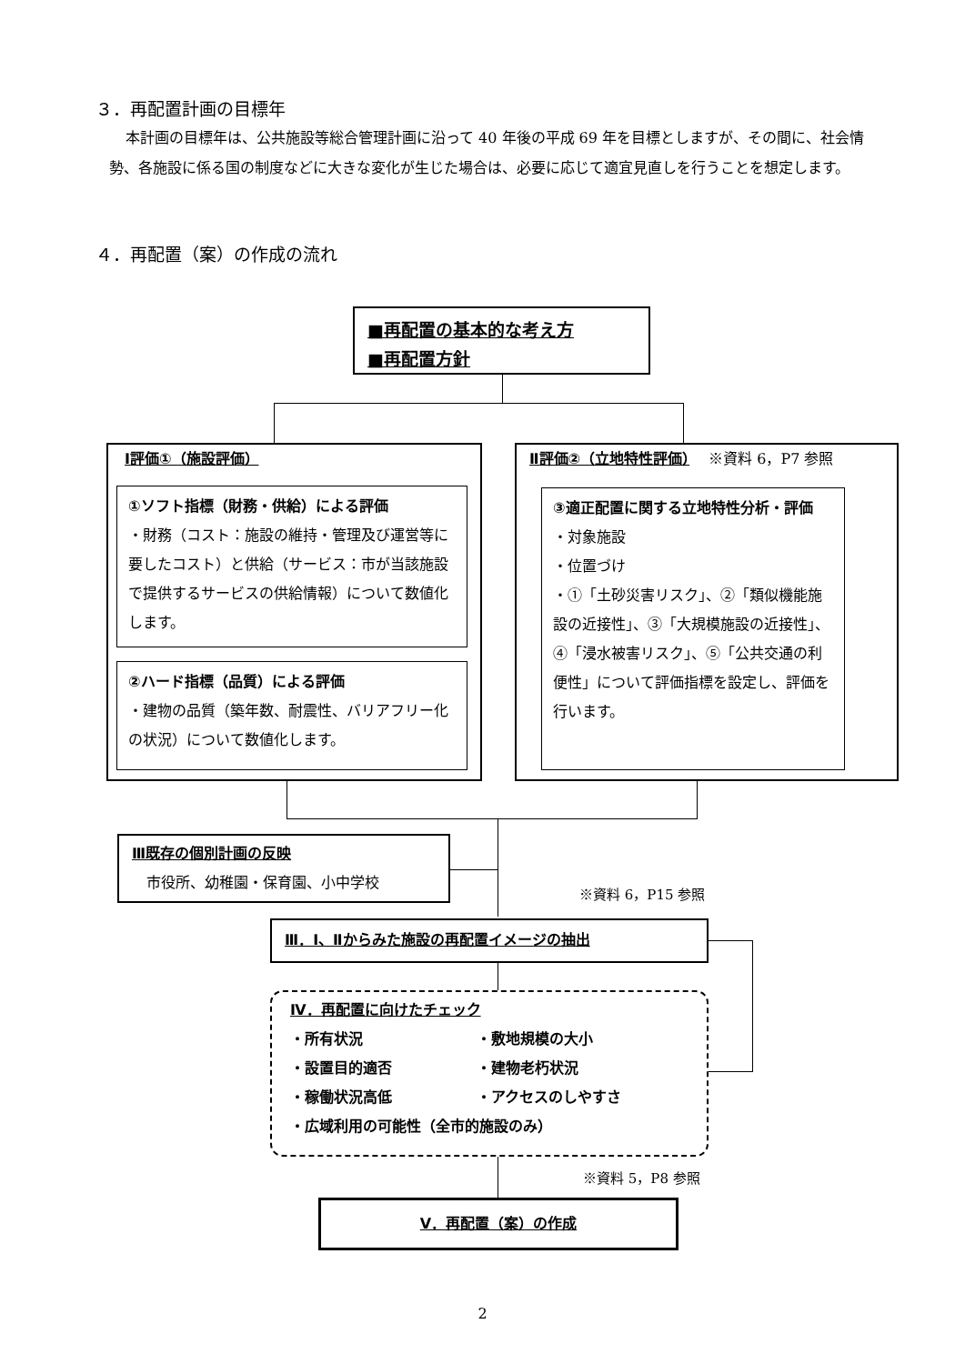３．再配置計画の目標年
本計画の目標年は、公共施設等総合管理計画に沿って 40 年後の平成 69 年を目標としますが、その間に、社会情勢、各施設に係る国の制度などに大きな変化が生じた場合は、必要に応じて適宜見直しを行うことを想定します。
４．再配置（案）の作成の流れ
■再配置の基本的な考え方
■再配置方針
Ⅰ評価①（施設評価）
①ソフト指標（財務・供給）による評価
・財務（コスト：施設の維持・管理及び運営等に要したコスト）と供給（サービス：市が当該施設で提供するサービスの供給情報）について数値化します。
②ハード指標（品質）による評価
・建物の品質（築年数、耐震性、バリアフリー化の状況）について数値化します。
Ⅱ評価②（立地特性評価）　 ※資料 6，P7 参照
③適正配置に関する立地特性分析・評価
・対象施設
・位置づけ
・①「土砂災害リスク」、②「類似機能施設の近接性」、③「大規模施設の近接性」、④「浸水被害リスク」、⑤「公共交通の利便性」について評価指標を設定し、評価を行います。
Ⅲ既存の個別計画の反映
　市役所、幼稚園・保育園、小中学校
※資料 6，P15 参照
Ⅲ．Ⅰ、Ⅱからみた施設の再配置イメージの抽出
Ⅳ．再配置に向けたチェック
・所有状況 ・敷地規模の大小 ・設置目的適否 ・建物老朽状況 ・稼働状況高低 ・アクセスのしやすさ
・広域利用の可能性（全市的施設のみ）
※資料 5，P8 参照
Ⅴ．再配置（案）の作成
2